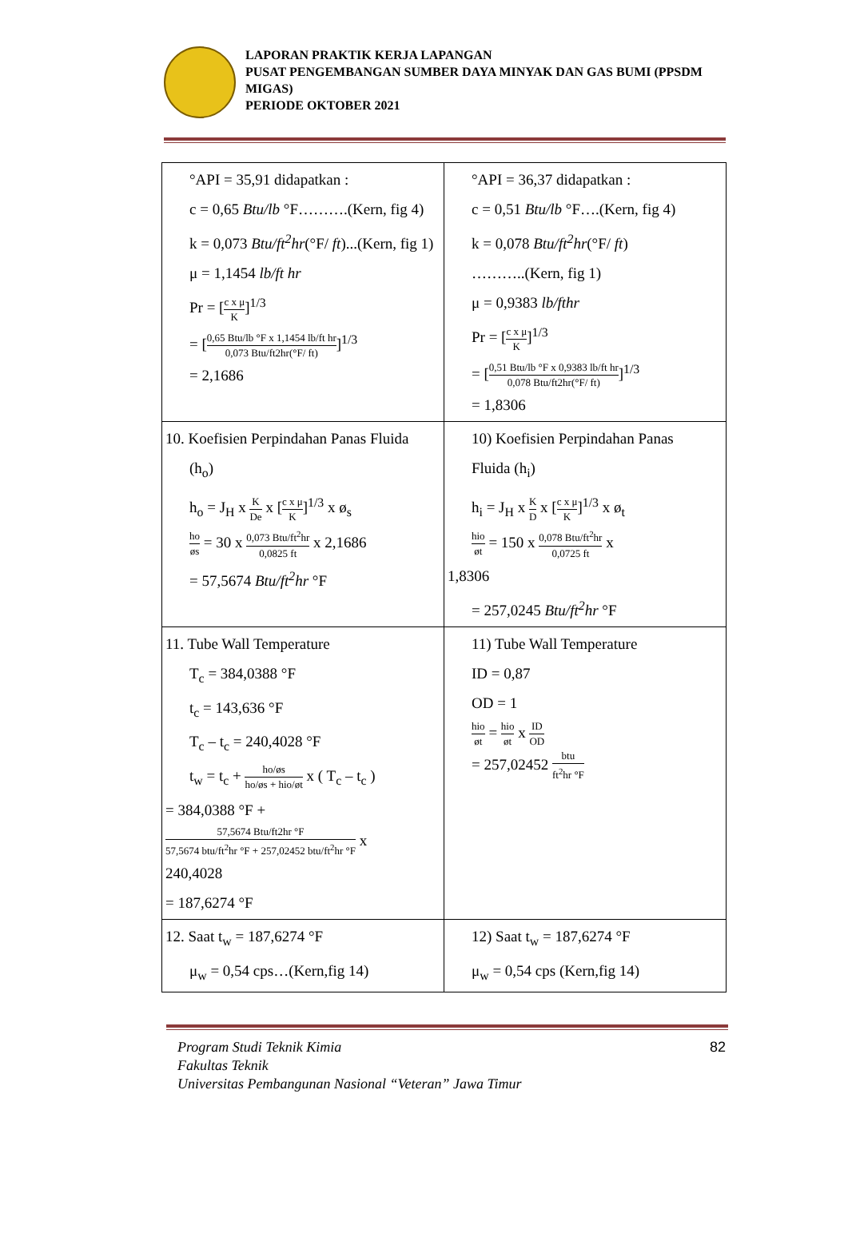LAPORAN PRAKTIK KERJA LAPANGAN
PUSAT PENGEMBANGAN SUMBER DAYA MINYAK DAN GAS BUMI (PPSDM MIGAS)
PERIODE OKTOBER 2021
| °API = 35,91 didapatkan : c = 0,65 Btu/lb °F……….(Kern, fig 4) k = 0,073 Btu/ft<sup>2</sup>hr (°F/ ft )...(Kern, fig 1) μ = 1,1454 lb/ft hr Pr = [ c x μ K ]<sup>1/3</sup> = [ 0,65 Btu/lb °F x 1,1454 lb/ft hr 0,073 Btu/ft2hr(°F/ ft) ]<sup>1/3</sup> = 2,1686 | °API = 36,37 didapatkan : c = 0,51 Btu/lb °F….(Kern, fig 4) k = 0,078 Btu/ft<sup>2</sup>hr (°F/ ft ) ………..(Kern, fig 1) μ = 0,9383 lb/fthr Pr = [ c x μ K ]<sup>1/3</sup> = [ 0,51 Btu/lb °F x 0,9383 lb/ft hr 0,078 Btu/ft2hr(°F/ ft) ]<sup>1/3</sup> = 1,8306 |
| 10. Koefisien Perpindahan Panas Fluida (h<sub>o</sub>) h<sub>o</sub> = J<sub>H</sub> x K De x [ c x μ K ]<sup>1/3</sup> x ø<sub>s</sub> ho øs = 30 x 0,073 Btu/ft<sup>2</sup>hr 0,0825 ft x 2,1686 = 57,5674 Btu/ft<sup>2</sup>hr °F | 10) Koefisien Perpindahan Panas Fluida (h<sub>i</sub>) h<sub>i</sub> = J<sub>H</sub> x K D x [ c x μ K ]<sup>1/3</sup> x ø<sub>t</sub> hio øt = 150 x 0,078 Btu/ft<sup>2</sup>hr 0,0725 ft x 1,8306 = 257,0245 Btu/ft<sup>2</sup>hr °F |
| 11. Tube Wall Temperature T<sub>c</sub> = 384,0388 °F t<sub>c</sub> = 143,636 °F T<sub>c</sub> – t<sub>c</sub> = 240,4028 °F t<sub>w</sub> = t<sub>c</sub> + ho/øs ho/øs + hio/øt x ( T<sub>c</sub> – t<sub>c</sub> ) = 384,0388 °F + 57,5674 Btu/ft2hr °F 57,5674 btu/ft<sup>2</sup>hr °F + 257,02452 btu/ft<sup>2</sup>hr °F x 240,4028 = 187,6274 °F | 11) Tube Wall Temperature ID = 0,87 OD = 1 hio øt = hio øt x ID OD = 257,02452 btu ft<sup>2</sup>hr °F |
| 12. Saat t<sub>w</sub> = 187,6274 °F μ<sub>w</sub> = 0,54 cps…(Kern,fig 14) | 12) Saat t<sub>w</sub> = 187,6274 °F μ<sub>w</sub> = 0,54 cps (Kern,fig 14) |
Program Studi Teknik Kimia
Fakultas Teknik
Universitas Pembangunan Nasional “Veteran” Jawa Timur
82